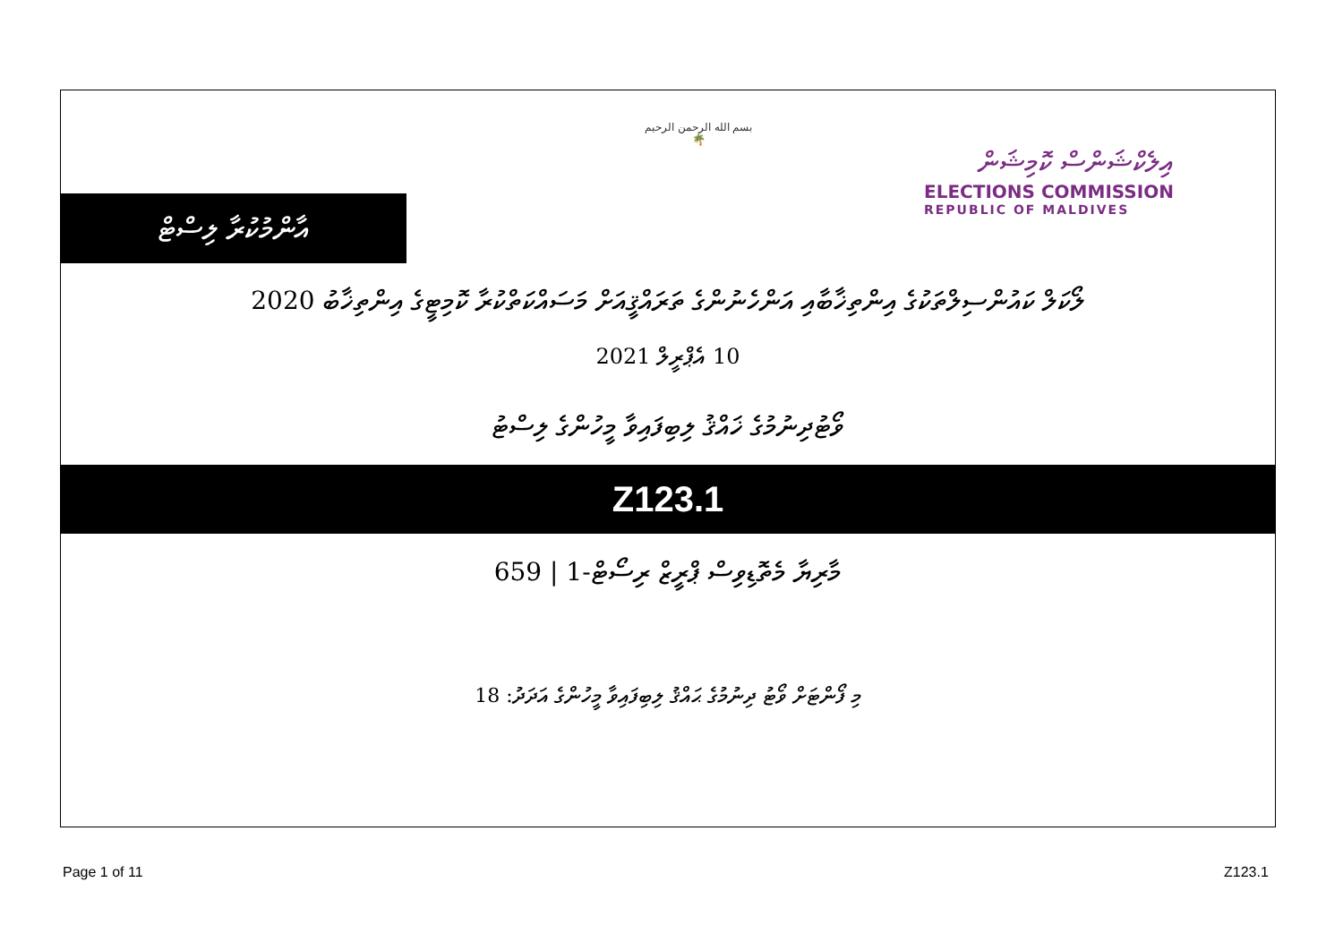އާންމުކުރާ ލިސްޓް
بسم الله الرحمن الرحيم
🌴
އިލެކްޝަންސް ކޮމިޝަން
ELECTIONS COMMISSION
REPUBLIC OF MALDIVES
ލޯކަލް ކައުންސިލްތަކުގެ އިންތިޚާބާއި އަންހެނުންގެ ތަރައްޤީއަށް މަސައްކަތްކުރާ ކޮމިޓީގެ އިންތިޚާބު 2020
10 އެޕްރީލް 2021
ވޯޓުދިނުމުގެ ޚައްޤު ލިބިފައިވާ މީހުންގެ ލިސްޓު
Z123.1
މާރިޔާ މެތޮޑިވިސް ޕްރީޒް ރިސޯޓް-1 | 659
މި ފޯންޓަށް ވޯޓު ދިނުމުގެ ޙައްޤު ލިބިފައިވާ މީހުންގެ އަދަދު: 18
Page 1 of 11 Z123.1